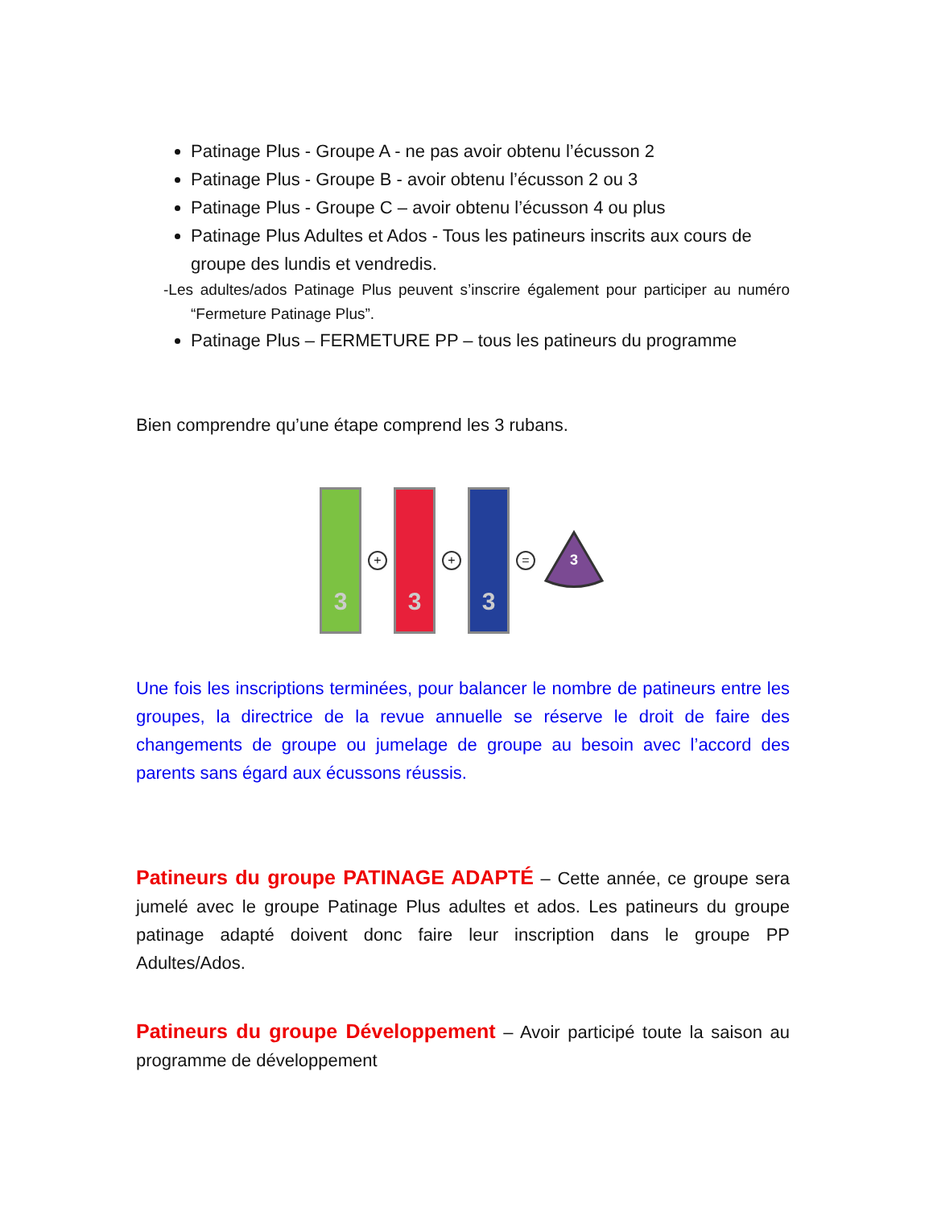Patinage Plus - Groupe A - ne pas avoir obtenu l’écusson 2
Patinage Plus - Groupe B - avoir obtenu l’écusson 2 ou 3
Patinage Plus - Groupe C – avoir obtenu l’écusson 4 ou plus
Patinage Plus Adultes et Ados - Tous les patineurs inscrits aux cours de groupe des lundis et vendredis.
-Les adultes/ados Patinage Plus peuvent s’inscrire également pour participer au numéro “Fermeture Patinage Plus”.
Patinage Plus – FERMETURE PP – tous les patineurs du programme
Bien comprendre qu’une étape comprend les 3 rubans.
3
+
3
+
3
=
3
Une fois les inscriptions terminées, pour balancer le nombre de patineurs entre les groupes, la directrice de la revue annuelle se réserve le droit de faire des changements de groupe ou jumelage de groupe au besoin avec l’accord des parents sans égard aux écussons réussis.
Patineurs du groupe PATINAGE ADAPTÉ – Cette année, ce groupe sera jumelé avec le groupe Patinage Plus adultes et ados. Les patineurs du groupe patinage adapté doivent donc faire leur inscription dans le groupe PP Adultes/Ados.
Patineurs du groupe Développement – Avoir participé toute la saison au programme de développement